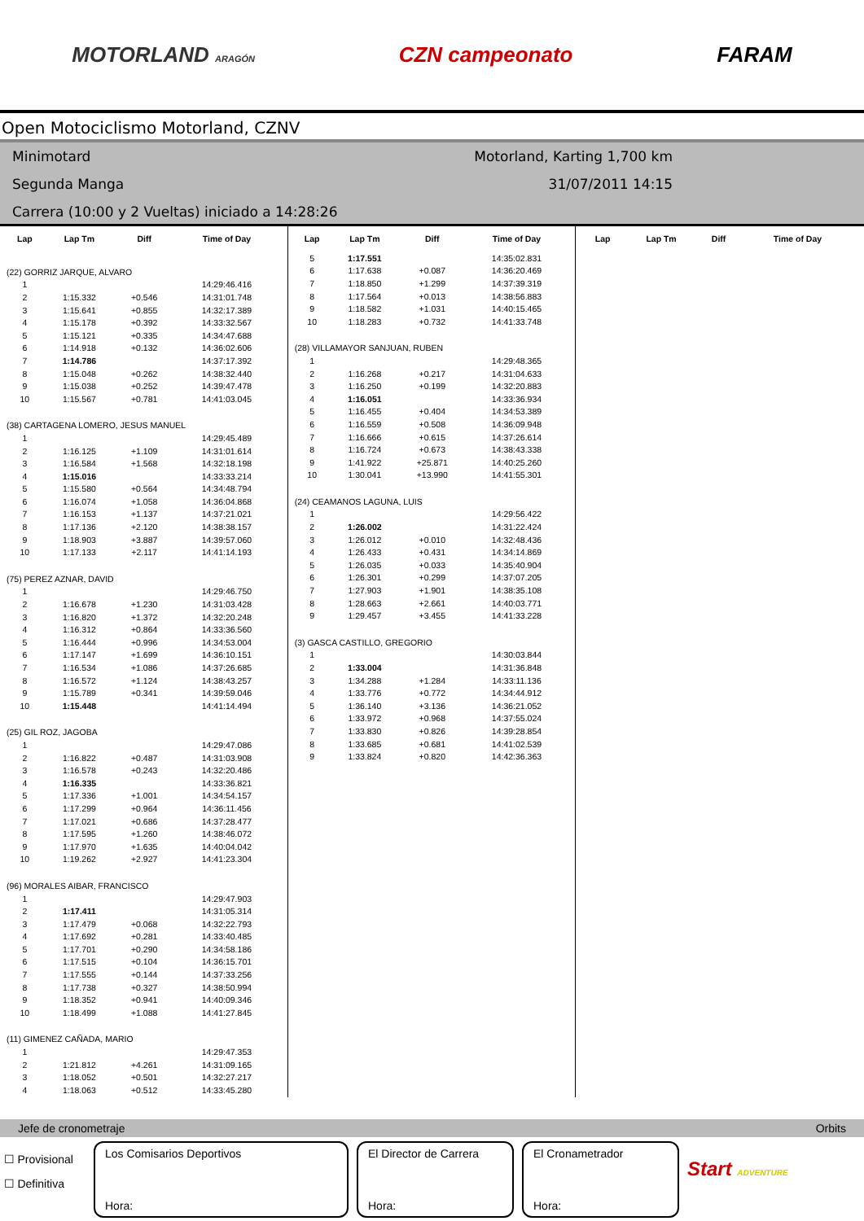MOTORLAND ARAGÓN CZN campeonato FARAM
Open Motociclismo Motorland, CZNV
Minimotard
Segunda Manga
Carrera (10:00 y 2 Vueltas) iniciado a 14:28:26
Motorland, Karting 1,700 km
31/07/2011 14:15
| Lap | Lap Tm | Diff | Time of Day |
| --- | --- | --- | --- |
| (22) GORRIZ JARQUE, ALVARO | | | |
| 1 | | | 14:29:46.416 |
| 2 | 1:15.332 | +0.546 | 14:31:01.748 |
| 3 | 1:15.641 | +0.855 | 14:32:17.389 |
| 4 | 1:15.178 | +0.392 | 14:33:32.567 |
| 5 | 1:15.121 | +0.335 | 14:34:47.688 |
| 6 | 1:14.918 | +0.132 | 14:36:02.606 |
| 7 | 1:14.786 | | 14:37:17.392 |
| 8 | 1:15.048 | +0.262 | 14:38:32.440 |
| 9 | 1:15.038 | +0.252 | 14:39:47.478 |
| 10 | 1:15.567 | +0.781 | 14:41:03.045 |
| (38) CARTAGENA LOMERO, JESUS MANUEL | | | |
| 1 | | | 14:29:45.489 |
| 2 | 1:16.125 | +1.109 | 14:31:01.614 |
| 3 | 1:16.584 | +1.568 | 14:32:18.198 |
| 4 | 1:15.016 | | 14:33:33.214 |
| 5 | 1:15.580 | +0.564 | 14:34:48.794 |
| 6 | 1:16.074 | +1.058 | 14:36:04.868 |
| 7 | 1:16.153 | +1.137 | 14:37:21.021 |
| 8 | 1:17.136 | +2.120 | 14:38:38.157 |
| 9 | 1:18.903 | +3.887 | 14:39:57.060 |
| 10 | 1:17.133 | +2.117 | 14:41:14.193 |
| (75) PEREZ AZNAR, DAVID | | | |
| 1 | | | 14:29:46.750 |
| 2 | 1:16.678 | +1.230 | 14:31:03.428 |
| 3 | 1:16.820 | +1.372 | 14:32:20.248 |
| 4 | 1:16.312 | +0.864 | 14:33:36.560 |
| 5 | 1:16.444 | +0.996 | 14:34:53.004 |
| 6 | 1:17.147 | +1.699 | 14:36:10.151 |
| 7 | 1:16.534 | +1.086 | 14:37:26.685 |
| 8 | 1:16.572 | +1.124 | 14:38:43.257 |
| 9 | 1:15.789 | +0.341 | 14:39:59.046 |
| 10 | 1:15.448 | | 14:41:14.494 |
| (25) GIL ROZ, JAGOBA | | | |
| 1 | | | 14:29:47.086 |
| 2 | 1:16.822 | +0.487 | 14:31:03.908 |
| 3 | 1:16.578 | +0.243 | 14:32:20.486 |
| 4 | 1:16.335 | | 14:33:36.821 |
| 5 | 1:17.336 | +1.001 | 14:34:54.157 |
| 6 | 1:17.299 | +0.964 | 14:36:11.456 |
| 7 | 1:17.021 | +0.686 | 14:37:28.477 |
| 8 | 1:17.595 | +1.260 | 14:38:46.072 |
| 9 | 1:17.970 | +1.635 | 14:40:04.042 |
| 10 | 1:19.262 | +2.927 | 14:41:23.304 |
| (96) MORALES AIBAR, FRANCISCO | | | |
| 1 | | | 14:29:47.903 |
| 2 | 1:17.411 | | 14:31:05.314 |
| 3 | 1:17.479 | +0.068 | 14:32:22.793 |
| 4 | 1:17.692 | +0.281 | 14:33:40.485 |
| 5 | 1:17.701 | +0.290 | 14:34:58.186 |
| 6 | 1:17.515 | +0.104 | 14:36:15.701 |
| 7 | 1:17.555 | +0.144 | 14:37:33.256 |
| 8 | 1:17.738 | +0.327 | 14:38:50.994 |
| 9 | 1:18.352 | +0.941 | 14:40:09.346 |
| 10 | 1:18.499 | +1.088 | 14:41:27.845 |
| (11) GIMENEZ CAÑADA, MARIO | | | |
| 1 | | | 14:29:47.353 |
| 2 | 1:21.812 | +4.261 | 14:31:09.165 |
| 3 | 1:18.052 | +0.501 | 14:32:27.217 |
| 4 | 1:18.063 | +0.512 | 14:33:45.280 |
| Lap | Lap Tm | Diff | Time of Day |
| --- | --- | --- | --- |
| 5 | 1:17.551 | | 14:35:02.831 |
| 6 | 1:17.638 | +0.087 | 14:36:20.469 |
| 7 | 1:18.850 | +1.299 | 14:37:39.319 |
| 8 | 1:17.564 | +0.013 | 14:38:56.883 |
| 9 | 1:18.582 | +1.031 | 14:40:15.465 |
| 10 | 1:18.283 | +0.732 | 14:41:33.748 |
| (28) VILLAMAYOR SANJUAN, RUBEN | | | |
| 1 | | | 14:29:48.365 |
| 2 | 1:16.268 | +0.217 | 14:31:04.633 |
| 3 | 1:16.250 | +0.199 | 14:32:20.883 |
| 4 | 1:16.051 | | 14:33:36.934 |
| 5 | 1:16.455 | +0.404 | 14:34:53.389 |
| 6 | 1:16.559 | +0.508 | 14:36:09.948 |
| 7 | 1:16.666 | +0.615 | 14:37:26.614 |
| 8 | 1:16.724 | +0.673 | 14:38:43.338 |
| 9 | 1:41.922 | +25.871 | 14:40:25.260 |
| 10 | 1:30.041 | +13.990 | 14:41:55.301 |
| (24) CEAMANOS LAGUNA, LUIS | | | |
| 1 | | | 14:29:56.422 |
| 2 | 1:26.002 | | 14:31:22.424 |
| 3 | 1:26.012 | +0.010 | 14:32:48.436 |
| 4 | 1:26.433 | +0.431 | 14:34:14.869 |
| 5 | 1:26.035 | +0.033 | 14:35:40.904 |
| 6 | 1:26.301 | +0.299 | 14:37:07.205 |
| 7 | 1:27.903 | +1.901 | 14:38:35.108 |
| 8 | 1:28.663 | +2.661 | 14:40:03.771 |
| 9 | 1:29.457 | +3.455 | 14:41:33.228 |
| (3) GASCA CASTILLO, GREGORIO | | | |
| 1 | | | 14:30:03.844 |
| 2 | 1:33.004 | | 14:31:36.848 |
| 3 | 1:34.288 | +1.284 | 14:33:11.136 |
| 4 | 1:33.776 | +0.772 | 14:34:44.912 |
| 5 | 1:36.140 | +3.136 | 14:36:21.052 |
| 6 | 1:33.972 | +0.968 | 14:37:55.024 |
| 7 | 1:33.830 | +0.826 | 14:39:28.854 |
| 8 | 1:33.685 | +0.681 | 14:41:02.539 |
| 9 | 1:33.824 | +0.820 | 14:42:36.363 |
| Lap | Lap Tm | Diff | Time of Day |
| --- | --- | --- | --- |
Jefe de cronometraje Orbits
☐ Provisional
☐ Definitiva
Los Comisarios Deportivos
Hora:
El Director de Carrera
Hora:
El Cronametrador
Hora:
Start ADVENTURE